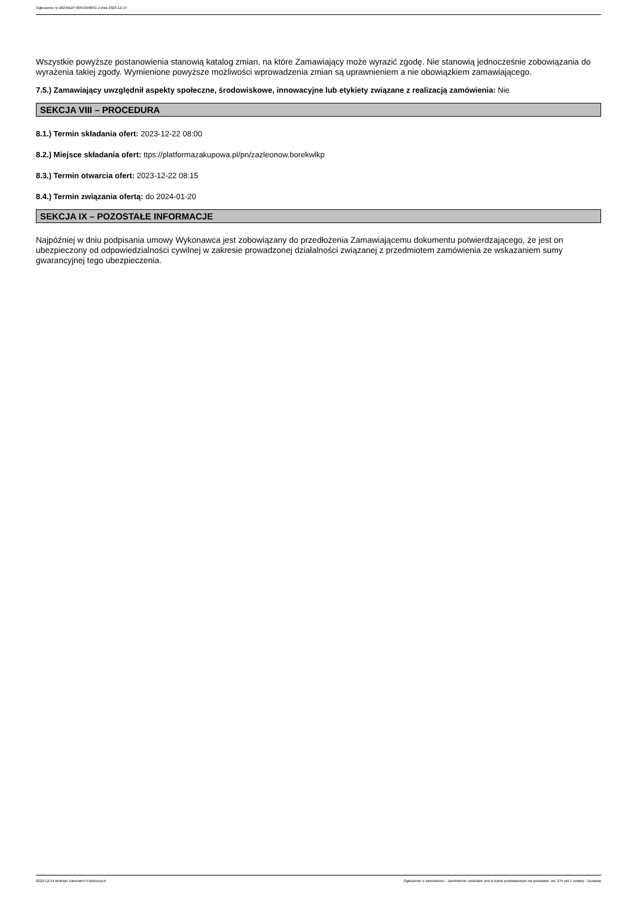Ogłoszenie nr 2023/BZP 00553948/01 z dnia 2023-12-14
Wszystkie powyższe postanowienia stanowią katalog zmian, na które Zamawiający może wyrazić zgodę. Nie stanowią jednocześnie zobowiązania do wyrażenia takiej zgody. Wymienione powyższe możliwości wprowadzenia zmian są uprawnieniem a nie obowiązkiem zamawiającego.
7.5.) Zamawiający uwzględnił aspekty społeczne, środowiskowe, innowacyjne lub etykiety związane z realizacją zamówienia: Nie
SEKCJA VIII – PROCEDURA
8.1.) Termin składania ofert: 2023-12-22 08:00
8.2.) Miejsce składania ofert: ttps://platformazakupowa.pl/pn/zazleonow.borekwlkp
8.3.) Termin otwarcia ofert: 2023-12-22 08:15
8.4.) Termin związania ofertą: do 2024-01-20
SEKCJA IX – POZOSTAŁE INFORMACJE
Najpóźniej w dniu podpisania umowy Wykonawca jest zobowiązany do przedłożenia Zamawiającemu dokumentu potwierdzającego, że jest on ubezpieczony od odpowiedzialności cywilnej w zakresie prowadzonej działalności związanej z przedmiotem zamówienia ze wskazaniem sumy gwarancyjnej tego ubezpieczenia.
2023-12-14 Biuletyn Zamówień Publicznych Ogłoszenie o zamówieniu - Zamówienie udzielane jest w trybie podstawowym na podstawie: art. 275 pkt 1 ustawy - Dostawy